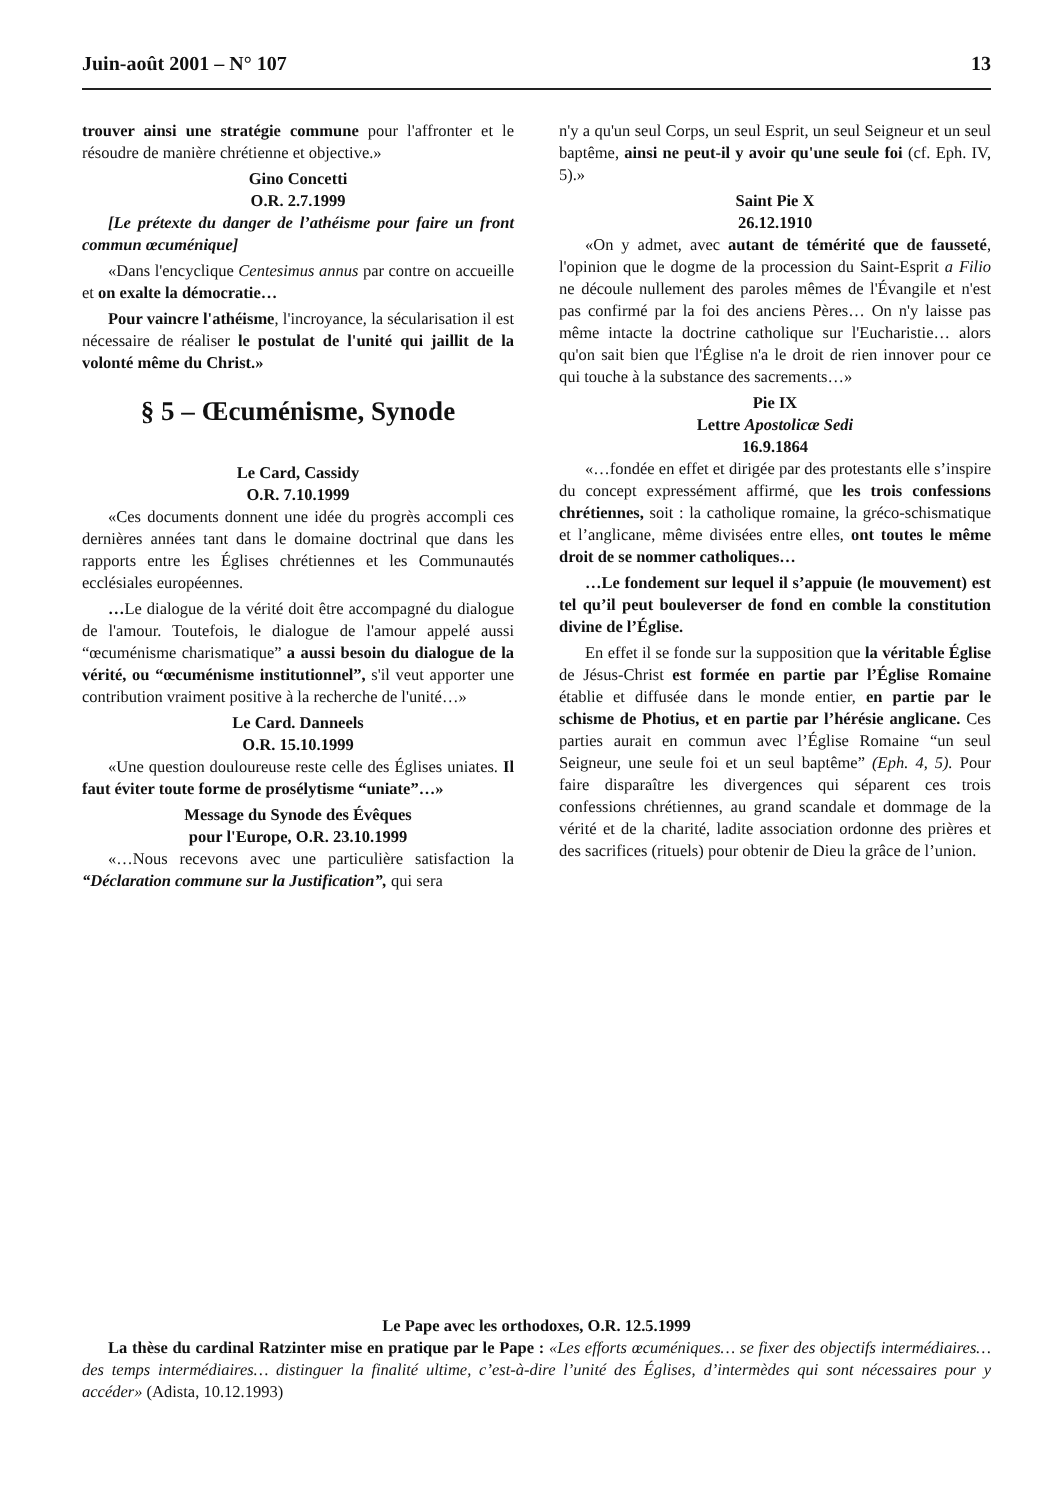Juin-août 2001 – N° 107 13
trouver ainsi une stratégie commune pour l'affronter et le résoudre de manière chrétienne et objective.»
Gino Concetti
O.R. 2.7.1999
[Le prétexte du danger de l’athéisme pour faire un front commun œcuménique]
«Dans l'encyclique Centesimus annus par contre on accueille et on exalte la démocratie…
Pour vaincre l'athéisme, l'incroyance, la sécularisation il est nécessaire de réaliser le postulat de l'unité qui jaillit de la volonté même du Christ.»
§ 5 – Œcuménisme, Synode
Le Card, Cassidy
O.R. 7.10.1999
«Ces documents donnent une idée du progrès accompli ces dernières années tant dans le domaine doctrinal que dans les rapports entre les Églises chrétiennes et les Communautés ecclésiales européennes.
…Le dialogue de la vérité doit être accompagné du dialogue de l'amour. Toutefois, le dialogue de l'amour appelé aussi “œcuménisme charismatique” a aussi besoin du dialogue de la vérité, ou “œcuménisme institutionnel”, s'il veut apporter une contribution vraiment positive à la recherche de l'unité…»
Le Card. Danneels
O.R. 15.10.1999
«Une question douloureuse reste celle des Églises uniates. Il faut éviter toute forme de prosélytisme “uniate”…»
Message du Synode des Évêques
pour l'Europe, O.R. 23.10.1999
«…Nous recevons avec une particulière satisfaction la “Déclaration commune sur la Justification”, qui sera
n'y a qu'un seul Corps, un seul Esprit, un seul Seigneur et un seul baptême, ainsi ne peut-il y avoir qu'une seule foi (cf. Eph. IV, 5).»
Saint Pie X
26.12.1910
«On y admet, avec autant de témérité que de fausseté, l'opinion que le dogme de la procession du Saint-Esprit a Filio ne découle nullement des paroles mêmes de l'Évangile et n'est pas confirmé par la foi des anciens Pères… On n'y laisse pas même intacte la doctrine catholique sur l'Eucharistie… alors qu'on sait bien que l'Église n'a le droit de rien innover pour ce qui touche à la substance des sacrements…»
Pie IX
Lettre Apostolicæ Sedi
16.9.1864
«…fondée en effet et dirigée par des protestants elle s’inspire du concept expressément affirmé, que les trois confessions chrétiennes, soit : la catholique romaine, la gréco-schismatique et l’anglicane, même divisées entre elles, ont toutes le même droit de se nommer catholiques…
…Le fondement sur lequel il s’appuie (le mouvement) est tel qu’il peut bouleverser de fond en comble la constitution divine de l’Église.
En effet il se fonde sur la supposition que la véritable Église de Jésus-Christ est formée en partie par l’Église Romaine établie et diffusée dans le monde entier, en partie par le schisme de Photius, et en partie par l’hérésie anglicane. Ces parties aurait en commun avec l’Église Romaine “un seul Seigneur, une seule foi et un seul baptême” (Eph. 4, 5). Pour faire disparaître les divergences qui séparent ces trois confessions chrétiennes, au grand scandale et dommage de la vérité et de la charité, ladite association ordonne des prières et des sacrifices (rituels) pour obtenir de Dieu la grâce de l’union.
Le Pape avec les orthodoxes, O.R. 12.5.1999
La thèse du cardinal Ratzinter mise en pratique par le Pape : «Les efforts œcuméniques… se fixer des objectifs intermédiaires… des temps intermédiaires… distinguer la finalité ultime, c’est-à-dire l’unité des Églises, d’intermèdes qui sont nécessaires pour y accéder» (Adista, 10.12.1993)